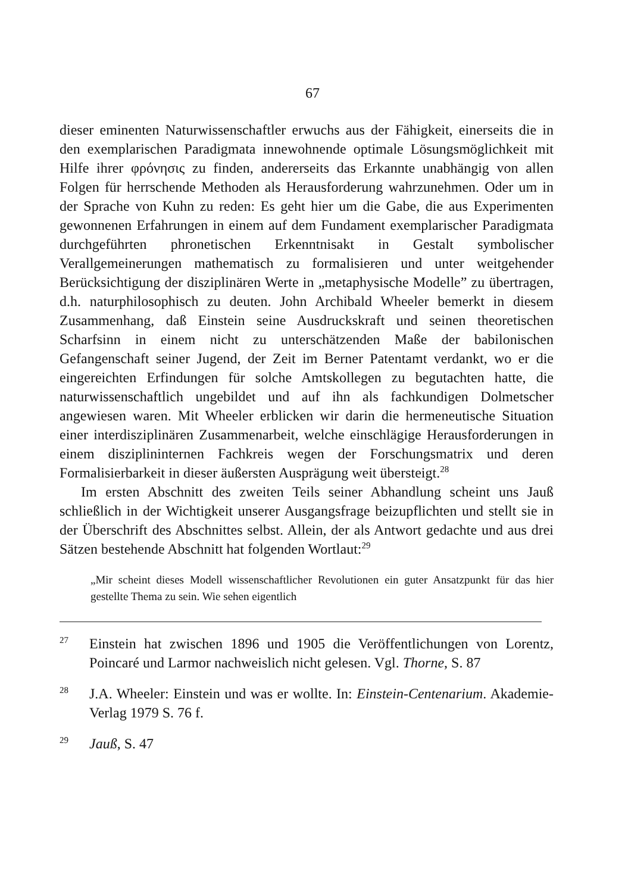67
dieser eminenten Naturwissenschaftler erwuchs aus der Fähigkeit, einerseits die in den exemplarischen Paradigmata innewohnende optimale Lösungsmöglichkeit mit Hilfe ihrer φρόνησις zu finden, andererseits das Erkannte unabhängig von allen Folgen für herrschende Methoden als Herausforderung wahrzunehmen. Oder um in der Sprache von Kuhn zu reden: Es geht hier um die Gabe, die aus Experimenten gewonnenen Erfahrungen in einem auf dem Fundament exemplarischer Paradigmata durchgeführten phronetischen Erkenntnisakt in Gestalt symbolischer Verallgemeinerungen mathematisch zu formalisieren und unter weitgehender Berücksichtigung der disziplinären Werte in „metaphysische Modelle” zu übertragen, d.h. naturphilosophisch zu deuten. John Archibald Wheeler bemerkt in diesem Zusammenhang, daß Einstein seine Ausdruckskraft und seinen theoretischen Scharfsinn in einem nicht zu unterschätzenden Maße der babilonischen Gefangenschaft seiner Jugend, der Zeit im Berner Patentamt verdankt, wo er die eingereichten Erfindungen für solche Amtskollegen zu begutachten hatte, die naturwissenschaftlich ungebildet und auf ihn als fachkundigen Dolmetscher angewiesen waren. Mit Wheeler erblicken wir darin die hermeneutische Situation einer interdisziplinären Zusammenarbeit, welche einschlägige Herausforderungen in einem disziplininternen Fachkreis wegen der Forschungsmatrix und deren Formalisierbarkeit in dieser äußersten Ausprägung weit übersteigt.<sup>28</sup>
Im ersten Abschnitt des zweiten Teils seiner Abhandlung scheint uns Jauß schließlich in der Wichtigkeit unserer Ausgangsfrage beizupflichten und stellt sie in der Überschrift des Abschnittes selbst. Allein, der als Antwort gedachte und aus drei Sätzen bestehende Abschnitt hat folgenden Wortlaut:<sup>29</sup>
„Mir scheint dieses Modell wissenschaftlicher Revolutionen ein guter Ansatzpunkt für das hier gestellte Thema zu sein. Wie sehen eigentlich
<sup>27</sup>
Einstein hat zwischen 1896 und 1905 die Veröffentlichungen von Lorentz, Poincaré und Larmor nachweislich nicht gelesen. Vgl. Thorne, S. 87
<sup>28</sup>
J.A. Wheeler: Einstein und was er wollte. In: Einstein-Centenarium. Akademie-Verlag 1979 S. 76 f.
<sup>29</sup>
Jauß, S. 47